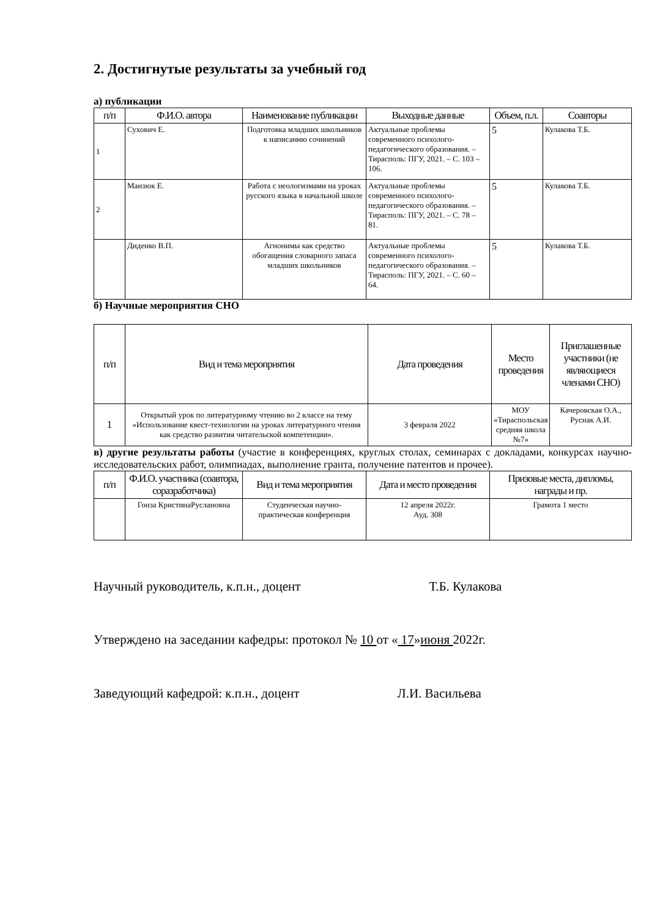2. Достигнутые результаты за учебный год
а) публикации
| п/п | Ф.И.О. автора | Наименование публикации | Выходные данные | Объем, п.л. | Соавторы |
| --- | --- | --- | --- | --- | --- |
| 1 | Сухович Е. | Подготовка младших школьников к написанию сочинений | Актуальные проблемы современного психолого-педагогического образования. – Тирасполь: ПГУ, 2021. – С. 103 – 106. | 5 | Кулакова Т.Б. |
| 2 | Манзюк Е. | Работа с неологизмами на уроках русского языка в начальной школе | Актуальные проблемы современного психолого-педагогического образования. – Тирасполь: ПГУ, 2021. – С. 78 – 81. | 5 | Кулакова Т.Б. |
| | Диденко В.П. | Агнонимы как средство обогащения словарного запаса младших школьников | Актуальные проблемы современного психолого-педагогического образования. – Тирасполь: ПГУ, 2021. – С. 60 – 64. | 5 | Кулакова Т.Б. |
б) Научные мероприятия СНО
| п/п | Вид и тема мероприятия | Дата проведения | Место проведения | Приглашенные участники (не являющиеся членами СНО) |
| --- | --- | --- | --- | --- |
| 1 | Открытый урок по литературному чтению во 2 классе на тему «Использование квест-технологии на уроках литературного чтения как средство развития читательской компетенции». | 3 февраля 2022 | МОУ «Тираспольская средняя школа №7» | Качеровская О.А., Руснак А.И. |
в) другие результаты работы (участие в конференциях, круглых столах, семинарах с докладами, конкурсах научно-исследовательских работ, олимпиадах, выполнение гранта, получение патентов и прочее).
| п/п | Ф.И.О. участника (соавтора, соразработчика) | Вид и тема мероприятия | Дата и место проведения | Призовые места, дипломы, награды и пр. |
| --- | --- | --- | --- | --- |
| | Гонза КристинаРуслановна | Студенческая научно-практическая конференция | 12 апреля 2022г. Ауд. 308 | Грамота 1 место |
Научный руководитель, к.п.н., доцент Т.Б. Кулакова
Утверждено на заседании кафедры: протокол № 10 от « 17»июня 2022г.
Заведующий кафедрой: к.п.н., доцент Л.И. Васильева